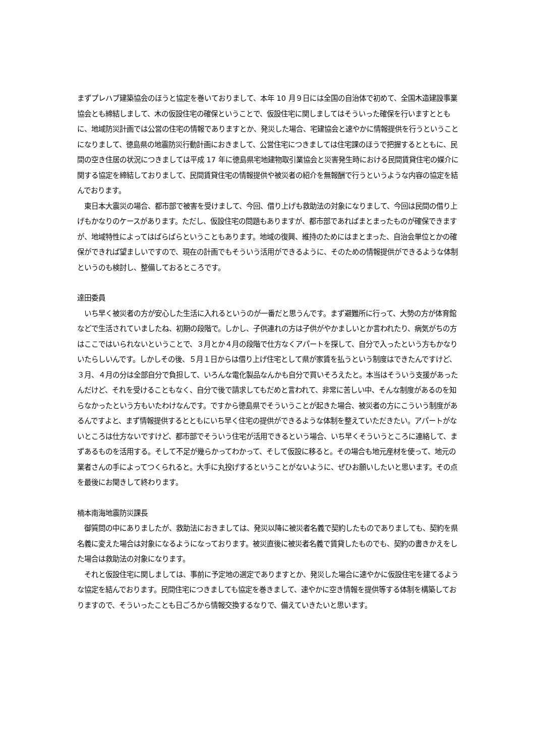まずプレハブ建築協会のほうと協定を巻いておりまして、本年 10 月９日には全国の自治体で初めて、全国木造建設事業協会とも締結しまして、木の仮設住宅の確保ということで、仮設住宅に関しましてはそういった確保を行いますとともに、地域防災計画では公営の住宅の情報でありますとか、発災した場合、宅建協会と速やかに情報提供を行うということになりまして、徳島県の地震防災行動計画におきまして、公営住宅につきましては住宅課のほうで把握するとともに、民間の空き住居の状況につきましては平成 17 年に徳島県宅地建物取引業協会と災害発生時における民間賃貸住宅の媒介に関する協定を締結しておりまして、民間賃貸住宅の情報提供や被災者の紹介を無報酬で行うというような内容の協定を結んでおります。
　東日本大震災の場合、都市部で被害を受けまして、今回、借り上げも救助法の対象になりまして、今回は民間の借り上げもかなりのケースがあります。ただし、仮設住宅の問題もありますが、都市部であればまとまったものが確保できますが、地域特性によってはばらばらということもあります。地域の復興、維持のためにはまとまった、自治会単位とかの確保ができれば望ましいですので、現在の計画でもそういう活用ができるように、そのための情報提供ができるような体制というのも検討し、整備しておるところです。
達田委員
　いち早く被災者の方が安心した生活に入れるというのが一番だと思うんです。まず避難所に行って、大勢の方が体育館などで生活されていましたね、初期の段階で。しかし、子供連れの方は子供がやかましいとか言われたり、病気がちの方はここではいられないということで、３月とか４月の段階で仕方なくアパートを探して、自分で入ったという方もかなりいたらしいんです。しかしその後、５月１日からは借り上げ住宅として県が家賃を払うという制度はできたんですけど、３月、４月の分は全部自分で負担して、いろんな電化製品なんかも自分で買いそろえたと。本当はそういう支援があったんだけど、それを受けることもなく、自分で後で請求してもだめと言われて、非常に苦しい中、そんな制度があるのを知らなかったという方もいたわけなんです。ですから徳島県でそういうことが起きた場合、被災者の方にこういう制度があるんですよと、まず情報提供するとともにいち早く住宅の提供ができるような体制を整えていただきたい。アパートがないところは仕方ないですけど、都市部でそういう住宅が活用できるという場合、いち早くそういうところに連絡して、まずあるものを活用する。そして不足が幾らかってわかって、そして仮設に移ると。その場合も地元産材を使って、地元の業者さんの手によってつくられると。大手に丸投げするということがないように、ぜひお願いしたいと思います。その点を最後にお聞きして終わります。
楠本南海地震防災課長
　御質問の中にありましたが、救助法におきましては、発災以降に被災者名義で契約したものでありましても、契約を県名義に変えた場合は対象になるようになっております。被災直後に被災者名義で賃貸したものでも、契約の書きかえをした場合は救助法の対象になります。
　それと仮設住宅に関しましては、事前に予定地の選定でありますとか、発災した場合に速やかに仮設住宅を建てるような協定を結んでおります。民間住宅につきましても協定を巻きまして、速やかに空き情報を提供等する体制を構築しておりますので、そういったことも日ごろから情報交換するなりで、備えていきたいと思います。